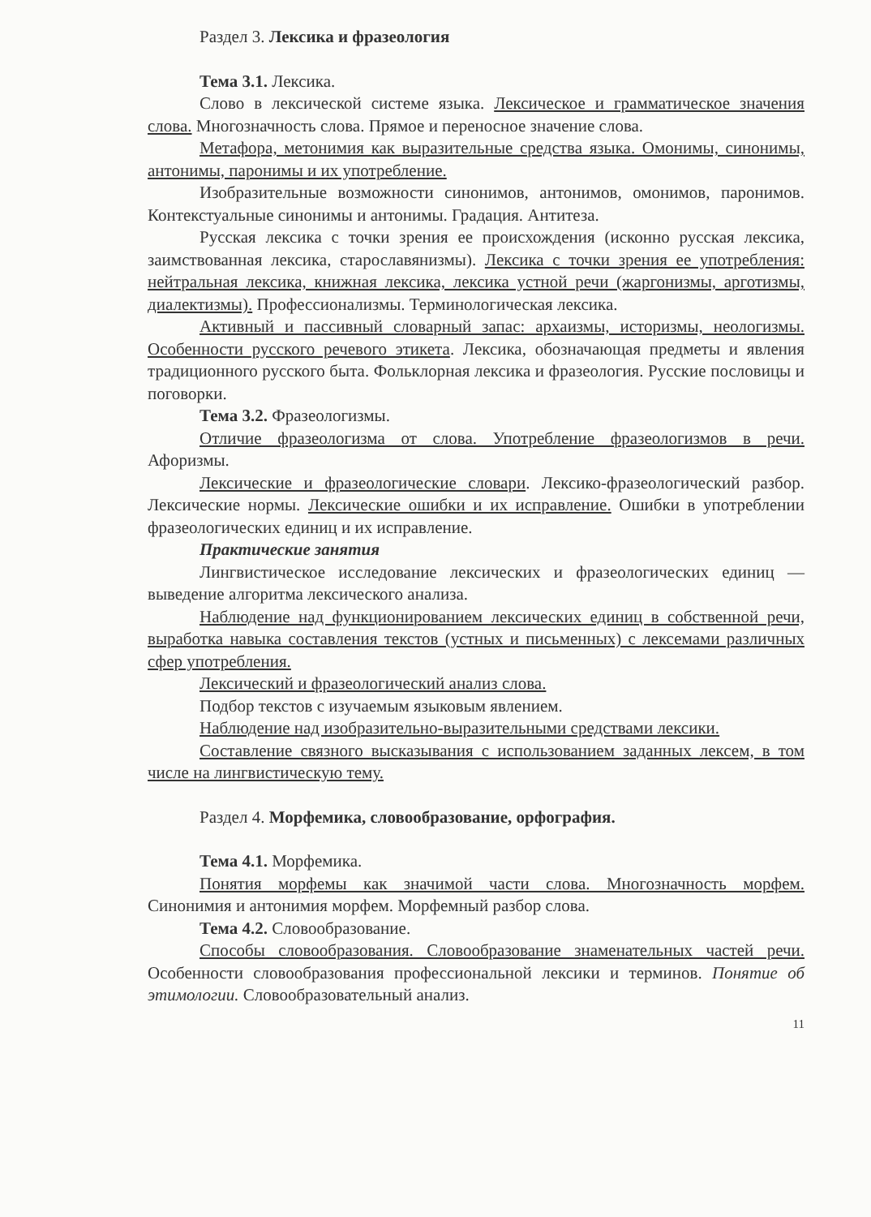Раздел 3. Лексика и фразеология
Тема 3.1. Лексика.
Слово в лексической системе языка. Лексическое и грамматическое значения слова. Многозначность слова. Прямое и переносное значение слова.
Метафора, метонимия как выразительные средства языка. Омонимы, синонимы, антонимы, паронимы и их употребление.
Изобразительные возможности синонимов, антонимов, омонимов, паронимов. Контекстуальные синонимы и антонимы. Градация. Антитеза.
Русская лексика с точки зрения ее происхождения (исконно русская лексика, заимствованная лексика, старославянизмы). Лексика с точки зрения ее употребления: нейтральная лексика, книжная лексика, лексика устной речи (жаргонизмы, арготизмы, диалектизмы). Профессионализмы. Терминологическая лексика.
Активный и пассивный словарный запас: архаизмы, историзмы, неологизмы. Особенности русского речевого этикета. Лексика, обозначающая предметы и явления традиционного русского быта. Фольклорная лексика и фразеология. Русские пословицы и поговорки.
Тема 3.2. Фразеологизмы.
Отличие фразеологизма от слова. Употребление фразеологизмов в речи. Афоризмы.
Лексические и фразеологические словари. Лексико-фразеологический разбор. Лексические нормы. Лексические ошибки и их исправление. Ошибки в употреблении фразеологических единиц и их исправление.
Практические занятия
Лингвистическое исследование лексических и фразеологических единиц — выведение алгоритма лексического анализа.
Наблюдение над функционированием лексических единиц в собственной речи, выработка навыка составления текстов (устных и письменных) с лексемами различных сфер употребления.
Лексический и фразеологический анализ слова.
Подбор текстов с изучаемым языковым явлением.
Наблюдение над изобразительно-выразительными средствами лексики.
Составление связного высказывания с использованием заданных лексем, в том числе на лингвистическую тему.
Раздел 4. Морфемика, словообразование, орфография.
Тема 4.1. Морфемика.
Понятия морфемы как значимой части слова. Многозначность морфем. Синонимия и антонимия морфем. Морфемный разбор слова.
Тема 4.2. Словообразование.
Способы словообразования. Словообразование знаменательных частей речи. Особенности словообразования профессиональной лексики и терминов. Понятие об этимологии. Словообразовательный анализ.
11